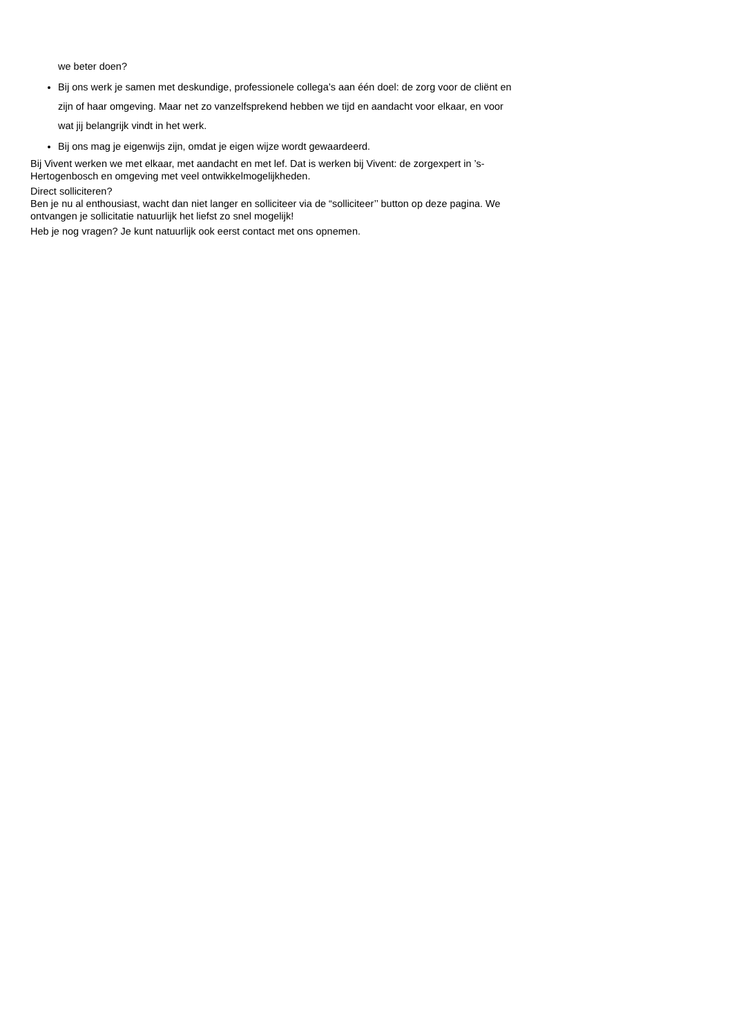we beter doen?
Bij ons werk je samen met deskundige, professionele collega’s aan één doel: de zorg voor de cliënt en zijn of haar omgeving. Maar net zo vanzelfsprekend hebben we tijd en aandacht voor elkaar, en voor wat jij belangrijk vindt in het werk.
Bij ons mag je eigenwijs zijn, omdat je eigen wijze wordt gewaardeerd.
Bij Vivent werken we met elkaar, met aandacht en met lef. Dat is werken bij Vivent: de zorgexpert in ’s-Hertogenbosch en omgeving met veel ontwikkelmogelijkheden.
Direct solliciteren?
Ben je nu al enthousiast, wacht dan niet langer en solliciteer via de “solliciteer’’ button op deze pagina. We ontvangen je sollicitatie natuurlijk het liefst zo snel mogelijk!
Heb je nog vragen? Je kunt natuurlijk ook eerst contact met ons opnemen.